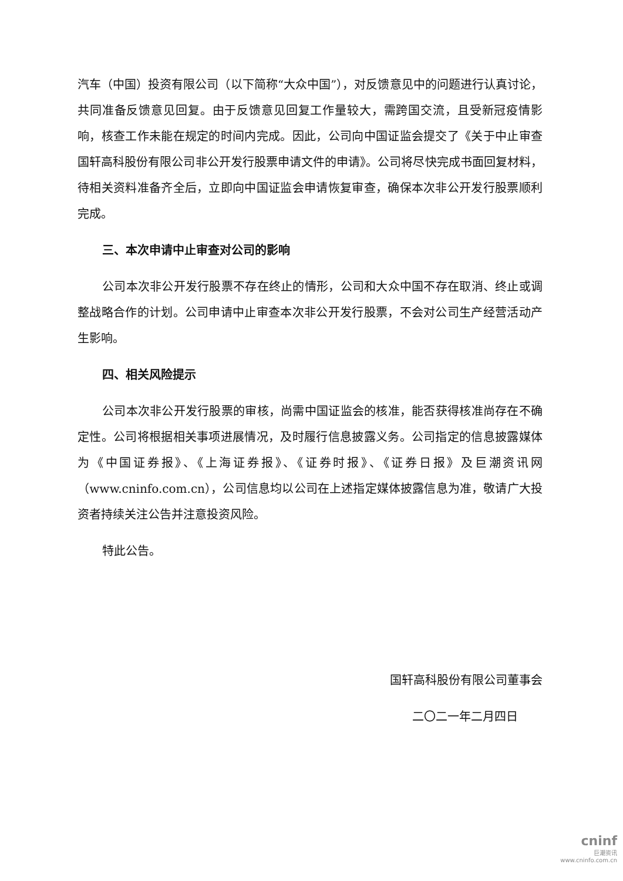汽车（中国）投资有限公司（以下简称“大众中国”），对反馈意见中的问题进行认真讨论，共同准备反馈意见回复。由于反馈意见回复工作量较大，需跨国交流，且受新冠疫情影响，核查工作未能在规定的时间内完成。因此，公司向中国证监会提交了《关于中止审查国轩高科股份有限公司非公开发行股票申请文件的申请》。公司将尽快完成书面回复材料，待相关资料准备齐全后，立即向中国证监会申请恢复审查，确保本次非公开发行股票顺利完成。
三、本次申请中止审查对公司的影响
公司本次非公开发行股票不存在终止的情形，公司和大众中国不存在取消、终止或调整战略合作的计划。公司申请中止审查本次非公开发行股票，不会对公司生产经营活动产生影响。
四、相关风险提示
公司本次非公开发行股票的审核，尚需中国证监会的核准，能否获得核准尚存在不确定性。公司将根据相关事项进展情况，及时履行信息披露义务。公司指定的信息披露媒体为《中国证券报》、《上海证券报》、《证券时报》、《证券日报》及巨潮资讯网（www.cninfo.com.cn），公司信息均以公司在上述指定媒体披露信息为准，敬请广大投资者持续关注公告并注意投资风险。
特此公告。
国轩高科股份有限公司董事会
二〇二一年二月四日
cninf
巨潮资讯
www.cninfo.com.cn